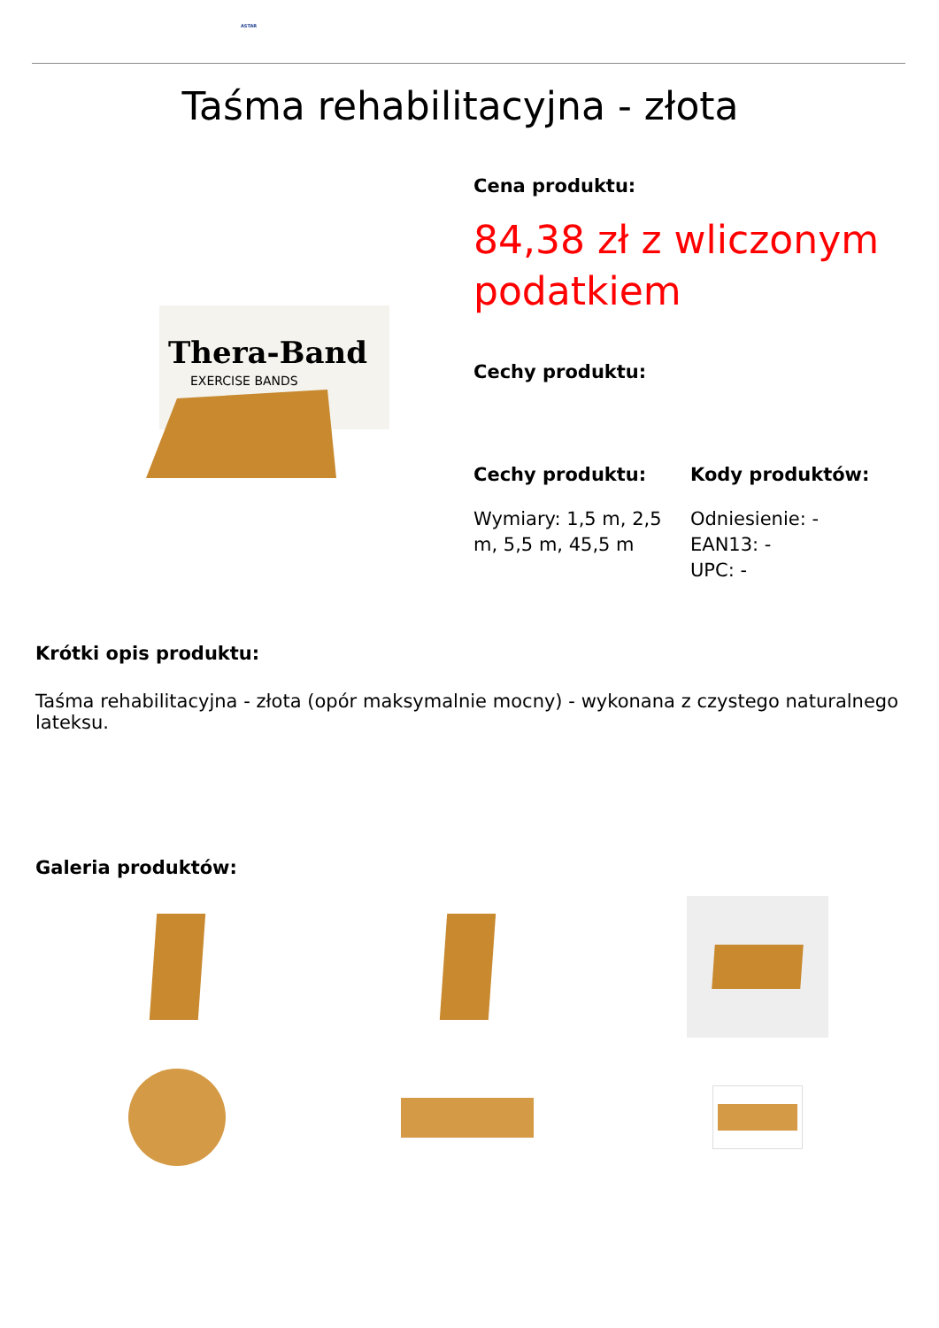ASTAR
Taśma rehabilitacyjna - złota
Thera-Band
EXERCISE BANDS
Cena produktu:
84,38 zł z wliczonym podatkiem
Cechy produktu:
Cechy produktu:
Wymiary: 1,5 m, 2,5 m, 5,5 m, 45,5 m
Kody produktów:
Odniesienie: -
EAN13: -
UPC: -
Krótki opis produktu:
Taśma rehabilitacyjna - złota (opór maksymalnie mocny) - wykonana z czystego naturalnego lateksu.
Galeria produktów: